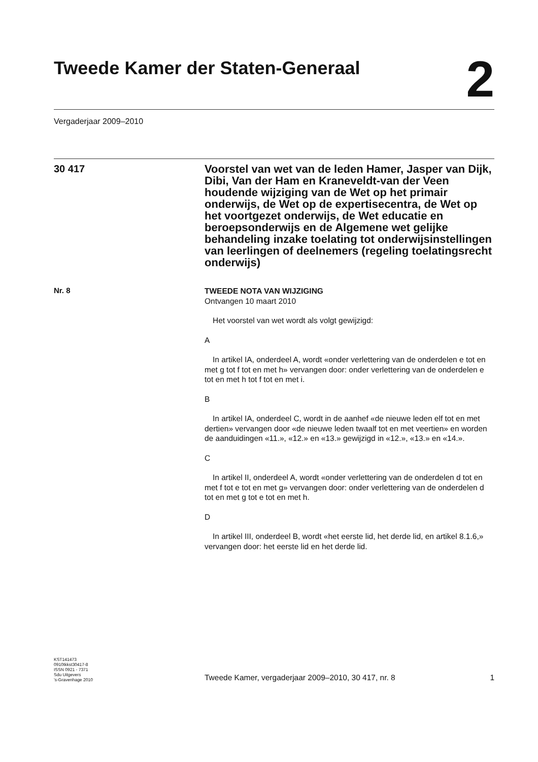Tweede Kamer der Staten-Generaal
2
Vergaderjaar 2009–2010
30 417
Voorstel van wet van de leden Hamer, Jasper van Dijk, Dibi, Van der Ham en Kraneveldt-van der Veen houdende wijziging van de Wet op het primair onderwijs, de Wet op de expertisecentra, de Wet op het voortgezet onderwijs, de Wet educatie en beroepsonderwijs en de Algemene wet gelijke behandeling inzake toelating tot onderwijsinstellingen van leerlingen of deelnemers (regeling toelatingsrecht onderwijs)
Nr. 8
TWEEDE NOTA VAN WIJZIGING
Ontvangen 10 maart 2010
Het voorstel van wet wordt als volgt gewijzigd:
A
In artikel IA, onderdeel A, wordt «onder verlettering van de onderdelen e tot en met g tot f tot en met h» vervangen door: onder verlettering van de onderdelen e tot en met h tot f tot en met i.
B
In artikel IA, onderdeel C, wordt in de aanhef «de nieuwe leden elf tot en met dertien» vervangen door «de nieuwe leden twaalf tot en met veertien» en worden de aanduidingen «11.», «12.» en «13.» gewijzigd in «12.», «13.» en «14.».
C
In artikel II, onderdeel A, wordt «onder verlettering van de onderdelen d tot en met f tot e tot en met g» vervangen door: onder verlettering van de onderdelen d tot en met g tot e tot en met h.
D
In artikel III, onderdeel B, wordt «het eerste lid, het derde lid, en artikel 8.1.6,» vervangen door: het eerste lid en het derde lid.
KST141473
0910tkkst30417-8
ISSN 0921 - 7371
Sdu Uitgevers
’s-Gravenhage 2010
Tweede Kamer, vergaderjaar 2009–2010, 30 417, nr. 8
1